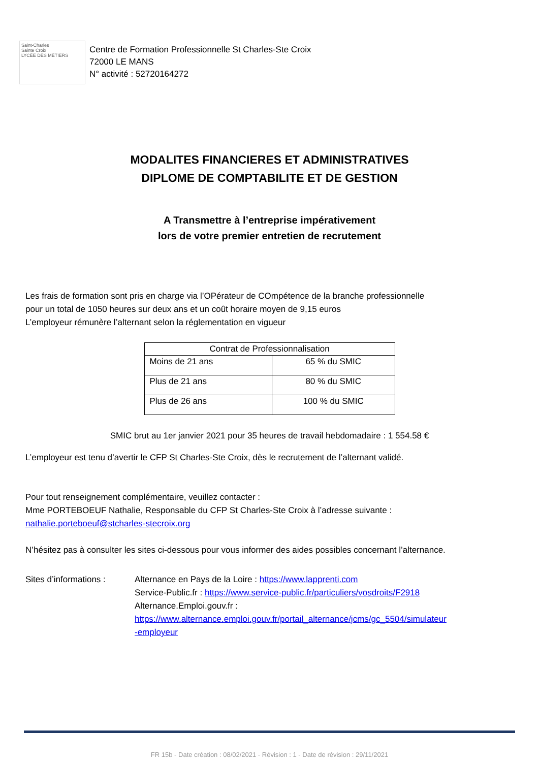Saint-Charles
Sainte Croix
LYCÉE DES MÉTIERS
Centre de Formation Professionnelle St Charles-Ste Croix
72000 LE MANS
N° activité : 52720164272
MODALITES FINANCIERES ET ADMINISTRATIVES
DIPLOME DE COMPTABILITE ET DE GESTION
A Transmettre à l’entreprise impérativement
lors de votre premier entretien de recrutement
Les frais de formation sont pris en charge via l’OPérateur de COmpétence de la branche professionnelle
pour un total de 1050 heures sur deux ans et un coût horaire moyen de 9,15 euros
L’employeur rémunère l’alternant selon la réglementation en vigueur
| Contrat de Professionnalisation | |
| --- | --- |
| Moins de 21 ans | 65 % du SMIC |
| Plus de 21 ans | 80 % du SMIC |
| Plus de 26 ans | 100 % du SMIC |
SMIC brut au 1er janvier 2021 pour 35 heures de travail hebdomadaire : 1 554.58 €
L’employeur est tenu d’avertir le CFP St Charles-Ste Croix, dès le recrutement de l’alternant validé.
Pour tout renseignement complémentaire, veuillez contacter :
Mme PORTEBOEUF Nathalie, Responsable du CFP St Charles-Ste Croix à l’adresse suivante :
nathalie.porteboeuf@stcharles-stecroix.org
N’hésitez pas à consulter les sites ci-dessous pour vous informer des aides possibles concernant l’alternance.
Sites d’informations :
Alternance en Pays de la Loire : https://www.lapprenti.com
Service-Public.fr : https://www.service-public.fr/particuliers/vosdroits/F2918
Alternance.Emploi.gouv.fr :
https://www.alternance.emploi.gouv.fr/portail_alternance/jcms/gc_5504/simulateur
-employeur
FR 15b - Date création : 08/02/2021 - Révision : 1 - Date de révision : 29/11/2021